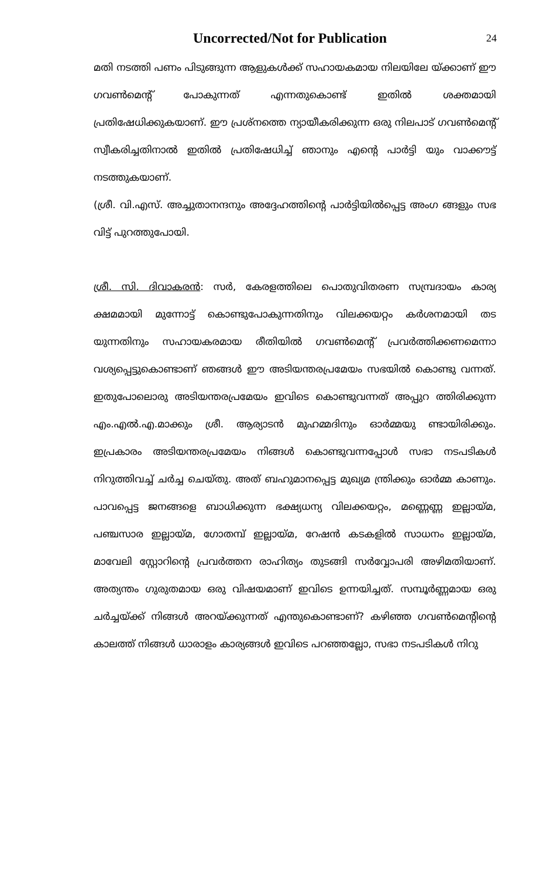Uncorrected/Not for Publication
24
മതി നടത്തി പണം പിടുങ്ങുന്ന ആളുകൾക്ക് സഹായകമായ നിലയിലേ യ്ക്കാണ് ഈ ഗവൺമെന്റ് പോകുന്നത് എന്നതുകൊണ്ട് ഇതിൽ ശക്തമായി പ്രതിഷേധിക്കുകയാണ്. ഈ പ്രശ്നത്തെ ന്യായീകരിക്കുന്ന ഒരു നിലപാട് ഗവൺമെന്റ് സ്വീകരിച്ചതിനാൽ ഇതിൽ പ്രതിഷേധിച്ച് ഞാനും എന്റെ പാർട്ടി യും വാക്കൗട്ട് നടത്തുകയാണ്.
(ശ്രീ. വി.എസ്. അച്ചുതാനന്ദനും അദ്ദേഹത്തിന്റെ പാർട്ടിയിൽപ്പെട്ട അംഗ ങ്ങളും സഭ വിട്ട് പുറത്തുപോയി.
ശ്രീ. സി. ദിവാകരൻ: സർ, കേരളത്തിലെ പൊതുവിതരണ സമ്പ്രദായം കാര്യ ക്ഷമമായി മുന്നോട്ട് കൊണ്ടുപോകുന്നതിനും വിലക്കയറ്റം കർശനമായി തട യുന്നതിനും സഹായകരമായ രീതിയിൽ ഗവൺമെന്റ് പ്രവർത്തിക്കണമെന്നാ വശ്യപ്പെട്ടുകൊണ്ടാണ് ഞങ്ങൾ ഈ അടിയന്തരപ്രമേയം സഭയിൽ കൊണ്ടു വന്നത്. ഇതുപോലൊരു അടിയന്തരപ്രമേയം ഇവിടെ കൊണ്ടുവന്നത് അപ്പുറ ത്തിരിക്കുന്ന എം.എൽ.എ.മാക്കും ശ്രീ. ആര്യാടൻ മുഹമ്മദിനും ഓർമ്മയു ണ്ടായിരിക്കും. ഇപ്രകാരം അടിയന്തരപ്രമേയം നിങ്ങൾ കൊണ്ടുവന്നപ്പോൾ സഭാ നടപടികൾ നിറുത്തിവച്ച് ചർച്ച ചെയ്തു. അത് ബഹുമാനപ്പെട്ട മുഖ്യമ ന്ത്രിക്കും ഓർമ്മ കാണും. പാവപ്പെട്ട ജനങ്ങളെ ബാധിക്കുന്ന ഭക്ഷ്യധന്യ വിലക്കയറ്റം, മണ്ണെണ്ണ ഇല്ലായ്മ, പഞ്ചസാര ഇല്ലായ്മ, ഗോതമ്പ് ഇല്ലായ്മ, റേഷൻ കടകളിൽ സാധനം ഇല്ലായ്മ, മാവേലി സ്റ്റോറിന്റെ പ്രവർത്തന രാഹിത്യം തുടങ്ങി സർവ്വോപരി അഴിമതിയാണ്. അത്യന്തം ഗുരുതമായ ഒരു വിഷയമാണ് ഇവിടെ ഉന്നയിച്ചത്. സമ്പൂർണ്ണമായ ഒരു ചർച്ചയ്ക്ക് നിങ്ങൾ അറയ്ക്കുന്നത് എന്തുകൊണ്ടാണ്? കഴിഞ്ഞ ഗവൺമെന്റിന്റെ കാലത്ത് നിങ്ങൾ ധാരാളം കാര്യങ്ങൾ ഇവിടെ പറഞ്ഞല്ലോ, സഭാ നടപടികൾ നിറു